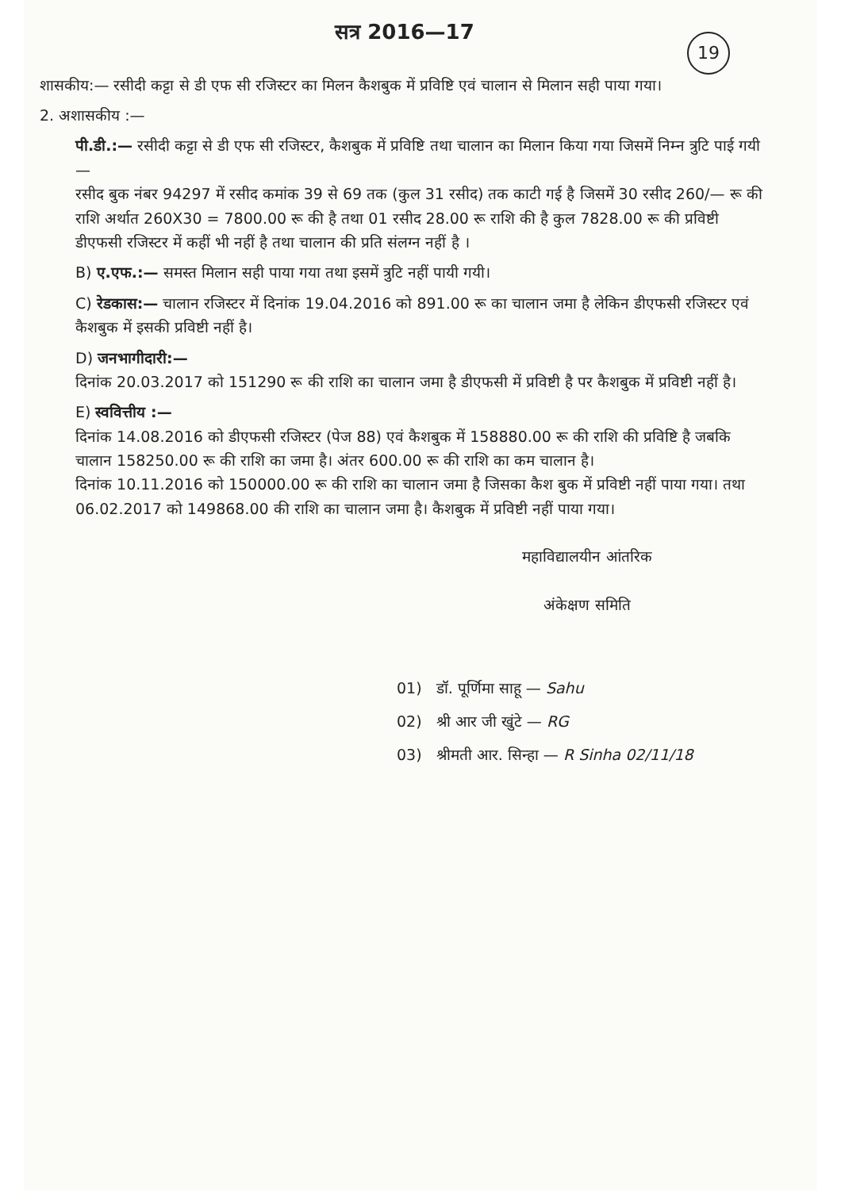सत्र 2016—17
19
शासकीय:— रसीदी कट्टा से डी एफ सी रजिस्टर का मिलन कैशबुक में प्रविष्टि एवं चालान से मिलान सही पाया गया।
2. अशासकीय :—
पी.डी.:— रसीदी कट्टा से डी एफ सी रजिस्टर, कैशबुक में प्रविष्टि तथा चालान का मिलान किया गया जिसमें निम्न त्रुटि पाई गयी—
रसीद बुक नंबर 94297 में रसीद कमांक 39 से 69 तक (कुल 31 रसीद) तक काटी गई है जिसमें 30 रसीद 260/— रू की राशि अर्थात 260X30 = 7800.00 रू की है तथा 01 रसीद 28.00 रू राशि की है कुल 7828.00 रू की प्रविष्टी डीएफसी रजिस्टर में कहीं भी नहीं है तथा चालान की प्रति संलग्न नहीं है ।
B) ए.एफ.:— समस्त मिलान सही पाया गया तथा इसमें त्रुटि नहीं पायी गयी।
C) रेडकास:— चालान रजिस्टर में दिनांक 19.04.2016 को 891.00 रू का चालान जमा है लेकिन डीएफसी रजिस्टर एवं कैशबुक में इसकी प्रविष्टी नहीं है।
D) जनभागीदारी:—
दिनांक 20.03.2017 को 151290 रू की राशि का चालान जमा है डीएफसी में प्रविष्टी है पर कैशबुक में प्रविष्टी नहीं है।
E) स्ववित्तीय :—
दिनांक 14.08.2016 को डीएफसी रजिस्टर (पेज 88) एवं कैशबुक में 158880.00 रू की राशि की प्रविष्टि है जबकि चालान 158250.00 रू की राशि का जमा है। अंतर 600.00 रू की राशि का कम चालान है।
दिनांक 10.11.2016 को 150000.00 रू की राशि का चालान जमा है जिसका कैश बुक में प्रविष्टी नहीं पाया गया। तथा 06.02.2017 को 149868.00 की राशि का चालान जमा है। कैशबुक में प्रविष्टी नहीं पाया गया।
महाविद्यालयीन आंतरिक
अंकेक्षण समिति
01) डॉ. पूर्णिमा साहू — Sahu
02) श्री आर जी खुंटे — RG
03) श्रीमती आर. सिन्हा — R Sinha 02/11/18